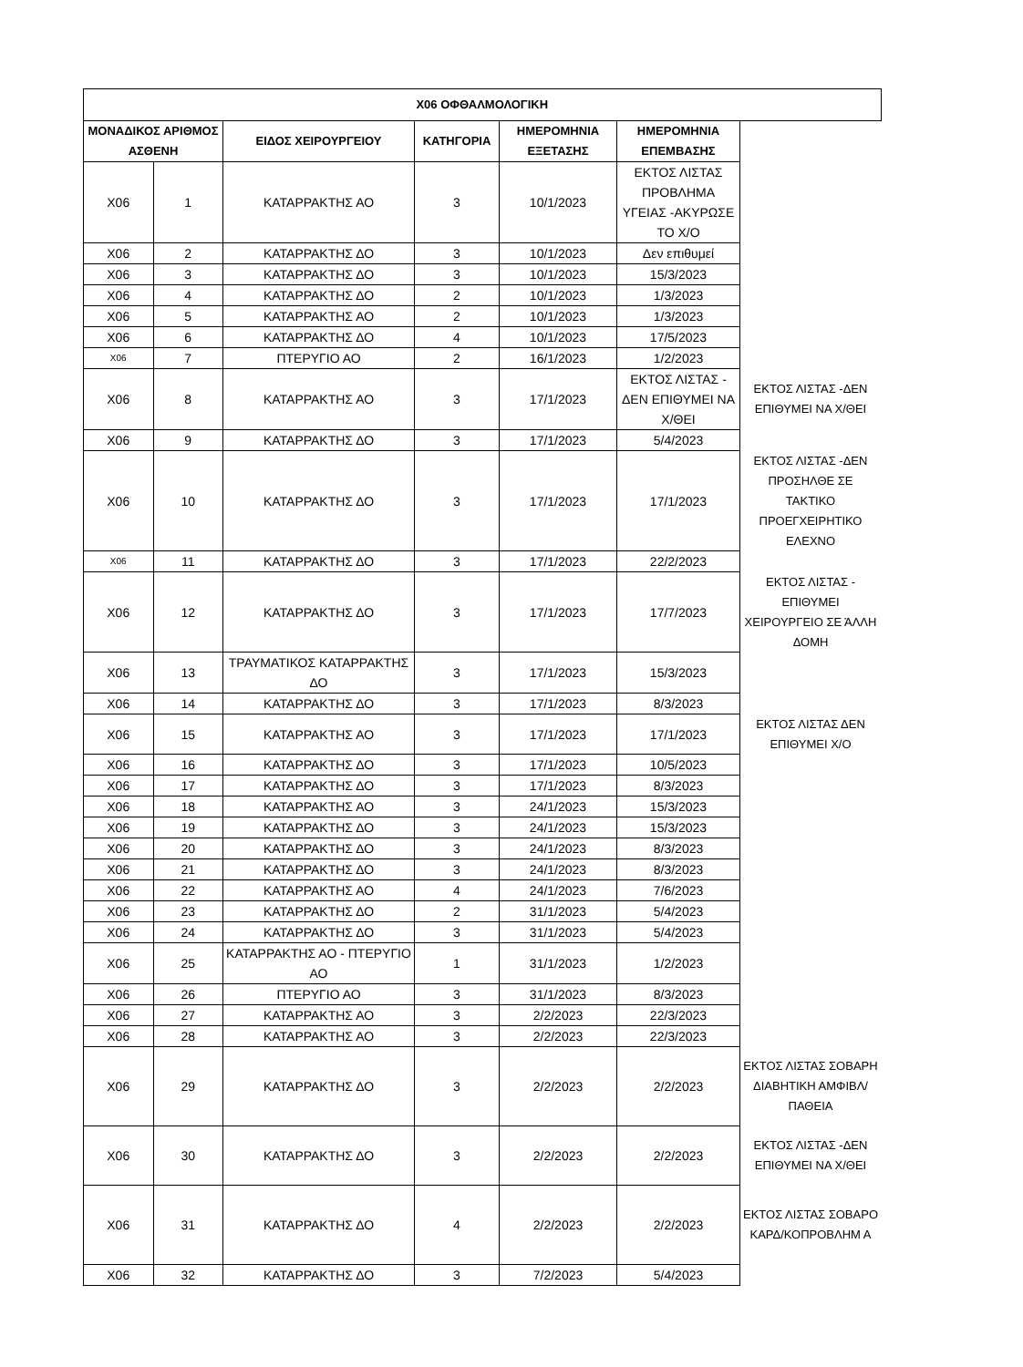| Χ06 ΟΦΘΑΛΜΟΛΟΓΙΚΗ | | | | | | | |
| ΜΟΝΑΔΙΚΟΣ ΑΡΙΘΜΟΣ ΑΣΘΕΝΗ | | ΕΙΔΟΣ ΧΕΙΡΟΥΡΓΕΙΟΥ | ΚΑΤΗΓΟΡΙΑ | ΗΜΕΡΟΜΗΝΙΑ ΕΞΕΤΑΣΗΣ | ΗΜΕΡΟΜΗΝΙΑ ΕΠΕΜΒΑΣΗΣ | | |
| Χ06 | 1 | ΚΑΤΑΡΡΑΚΤΗΣ ΑΟ | 3 | 10/1/2023 | ΕΚΤΟΣ ΛΙΣΤΑΣ ΠΡΟΒΛΗΜΑ ΥΓΕΙΑΣ -ΑΚΥΡΩΣΕ ΤΟ Χ/Ο | | |
| Χ06 | 2 | ΚΑΤΑΡΡΑΚΤΗΣ ΔΟ | 3 | 10/1/2023 | Δεν επιθυμεί | | |
| Χ06 | 3 | ΚΑΤΑΡΡΑΚΤΗΣ ΔΟ | 3 | 10/1/2023 | 15/3/2023 | | |
| Χ06 | 4 | ΚΑΤΑΡΡΑΚΤΗΣ ΔΟ | 2 | 10/1/2023 | 1/3/2023 | | |
| Χ06 | 5 | ΚΑΤΑΡΡΑΚΤΗΣ ΑΟ | 2 | 10/1/2023 | 1/3/2023 | | |
| Χ06 | 6 | ΚΑΤΑΡΡΑΚΤΗΣ ΔΟ | 4 | 10/1/2023 | 17/5/2023 | | |
| Χ06 | 7 | ΠΤΕΡΥΓΙΟ ΑΟ | 2 | 16/1/2023 | 1/2/2023 | | |
| Χ06 | 8 | ΚΑΤΑΡΡΑΚΤΗΣ ΑΟ | 3 | 17/1/2023 | ΕΚΤΟΣ ΛΙΣΤΑΣ - ΔΕΝ ΕΠΙΘΥΜΕΙ ΝΑ Χ/ΘΕΙ | ΕΚΤΟΣ ΛΙΣΤΑΣ -ΔΕΝ ΕΠΙΘΥΜΕΙ ΝΑ Χ/ΘΕΙ | |
| Χ06 | 9 | ΚΑΤΑΡΡΑΚΤΗΣ ΔΟ | 3 | 17/1/2023 | 5/4/2023 | | |
| Χ06 | 10 | ΚΑΤΑΡΡΑΚΤΗΣ ΔΟ | 3 | 17/1/2023 | 17/1/2023 | ΕΚΤΟΣ ΛΙΣΤΑΣ -ΔΕΝ ΠΡΟΣΗΛΘΕ ΣΕ ΤΑΚΤΙΚΟ ΠΡΟΕΓΧΕΙΡΗΤΙΚΟ ΕΛΕΧΝΟ | |
| Χ06 | 11 | ΚΑΤΑΡΡΑΚΤΗΣ ΔΟ | 3 | 17/1/2023 | 22/2/2023 | | |
| Χ06 | 12 | ΚΑΤΑΡΡΑΚΤΗΣ ΔΟ | 3 | 17/1/2023 | 17/7/2023 | ΕΚΤΟΣ ΛΙΣΤΑΣ - ΕΠΙΘΥΜΕΙ ΧΕΙΡΟΥΡΓΕΙΟ ΣΕ ΆΛΛΗ ΔΟΜΗ | |
| Χ06 | 13 | ΤΡΑΥΜΑΤΙΚΟΣ ΚΑΤΑΡΡΑΚΤΗΣ ΔΟ | 3 | 17/1/2023 | 15/3/2023 | | |
| Χ06 | 14 | ΚΑΤΑΡΡΑΚΤΗΣ ΔΟ | 3 | 17/1/2023 | 8/3/2023 | | |
| Χ06 | 15 | ΚΑΤΑΡΡΑΚΤΗΣ ΑΟ | 3 | 17/1/2023 | 17/1/2023 | ΕΚΤΟΣ ΛΙΣΤΑΣ ΔΕΝ ΕΠΙΘΥΜΕΙ Χ/Ο | |
| Χ06 | 16 | ΚΑΤΑΡΡΑΚΤΗΣ ΔΟ | 3 | 17/1/2023 | 10/5/2023 | | |
| Χ06 | 17 | ΚΑΤΑΡΡΑΚΤΗΣ ΔΟ | 3 | 17/1/2023 | 8/3/2023 | | |
| Χ06 | 18 | ΚΑΤΑΡΡΑΚΤΗΣ ΑΟ | 3 | 24/1/2023 | 15/3/2023 | | |
| Χ06 | 19 | ΚΑΤΑΡΡΑΚΤΗΣ ΔΟ | 3 | 24/1/2023 | 15/3/2023 | | |
| Χ06 | 20 | ΚΑΤΑΡΡΑΚΤΗΣ ΔΟ | 3 | 24/1/2023 | 8/3/2023 | | |
| Χ06 | 21 | ΚΑΤΑΡΡΑΚΤΗΣ ΔΟ | 3 | 24/1/2023 | 8/3/2023 | | |
| Χ06 | 22 | ΚΑΤΑΡΡΑΚΤΗΣ ΑΟ | 4 | 24/1/2023 | 7/6/2023 | | |
| Χ06 | 23 | ΚΑΤΑΡΡΑΚΤΗΣ ΔΟ | 2 | 31/1/2023 | 5/4/2023 | | |
| Χ06 | 24 | ΚΑΤΑΡΡΑΚΤΗΣ ΔΟ | 3 | 31/1/2023 | 5/4/2023 | | |
| Χ06 | 25 | ΚΑΤΑΡΡΑΚΤΗΣ ΑΟ - ΠΤΕΡΥΓΙΟ ΑΟ | 1 | 31/1/2023 | 1/2/2023 | | |
| Χ06 | 26 | ΠΤΕΡΥΓΙΟ ΑΟ | 3 | 31/1/2023 | 8/3/2023 | | |
| Χ06 | 27 | ΚΑΤΑΡΡΑΚΤΗΣ ΑΟ | 3 | 2/2/2023 | 22/3/2023 | | |
| Χ06 | 28 | ΚΑΤΑΡΡΑΚΤΗΣ ΑΟ | 3 | 2/2/2023 | 22/3/2023 | | |
| Χ06 | 29 | ΚΑΤΑΡΡΑΚΤΗΣ ΔΟ | 3 | 2/2/2023 | 2/2/2023 | ΕΚΤΟΣ ΛΙΣΤΑΣ ΣΟΒΑΡΗ ΔΙΑΒΗΤΙΚΗ ΑΜΦΙΒΛ/ΠΑΘΕΙΑ | |
| Χ06 | 30 | ΚΑΤΑΡΡΑΚΤΗΣ ΔΟ | 3 | 2/2/2023 | 2/2/2023 | ΕΚΤΟΣ ΛΙΣΤΑΣ -ΔΕΝ ΕΠΙΘΥΜΕΙ ΝΑ Χ/ΘΕΙ | |
| Χ06 | 31 | ΚΑΤΑΡΡΑΚΤΗΣ ΔΟ | 4 | 2/2/2023 | 2/2/2023 | ΕΚΤΟΣ ΛΙΣΤΑΣ ΣΟΒΑΡΟ ΚΑΡΔ/ΚΟΠΡΟΒΛΗΜ Α | |
| Χ06 | 32 | ΚΑΤΑΡΡΑΚΤΗΣ ΔΟ | 3 | 7/2/2023 | 5/4/2023 | | |